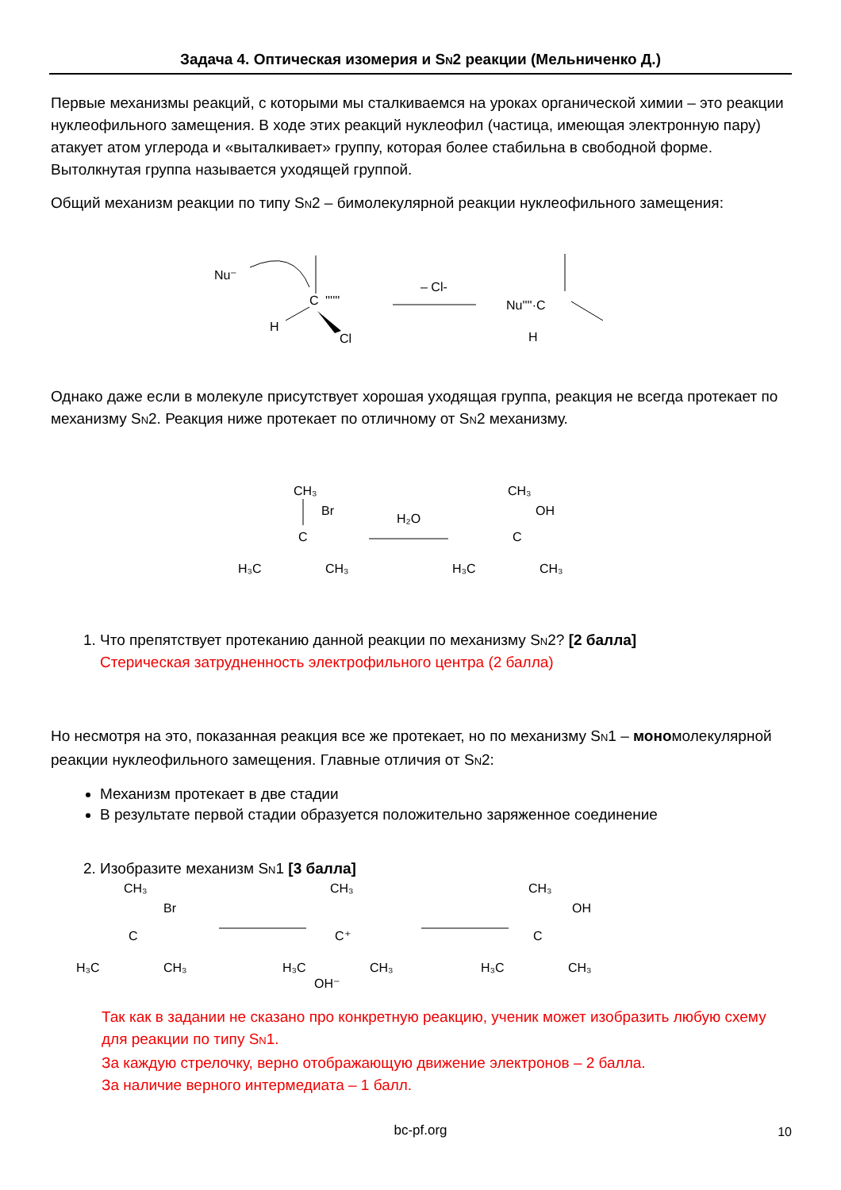Задача 4. Оптическая изомерия и SN2 реакции (Мельниченко Д.)
Первые механизмы реакций, с которыми мы сталкиваемся на уроках органической химии – это реакции нуклеофильного замещения. В ходе этих реакций нуклеофил (частица, имеющая электронную пару) атакует атом углерода и «выталкивает» группу, которая более стабильна в свободной форме. Вытолкнутая группа называется уходящей группой.
Общий механизм реакции по типу SN2 – бимолекулярной реакции нуклеофильного замещения:
Nu⁻
C
H
''''''
Cl
– Cl-
Nu''''·C
H
Однако даже если в молекуле присутствует хорошая уходящая группа, реакция не всегда протекает по механизму SN2. Реакция ниже протекает по отличному от SN2 механизму.
CH₃
Br
C
H₃C
CH₃
H₂O
CH₃
OH
C
H₃C
CH₃
1. Что препятствует протеканию данной реакции по механизму SN2? [2 балла]
Стерическая затрудненность электрофильного центра (2 балла)
Но несмотря на это, показанная реакция все же протекает, но по механизму SN1 – мономолекулярной реакции нуклеофильного замещения. Главные отличия от SN2:
Механизм протекает в две стадии
В результате первой стадии образуется положительно заряженное соединение
2. Изобразите механизм SN1 [3 балла]
CH₃
Br
C
H₃C
CH₃
CH₃
C⁺
H₃C
CH₃
OH⁻
CH₃
OH
C
H₃C
CH₃
Так как в задании не сказано про конкретную реакцию, ученик может изобразить любую схему для реакции по типу SN1.
За каждую стрелочку, верно отображающую движение электронов – 2 балла.
За наличие верного интермедиата – 1 балл.
bc-pf.org 10